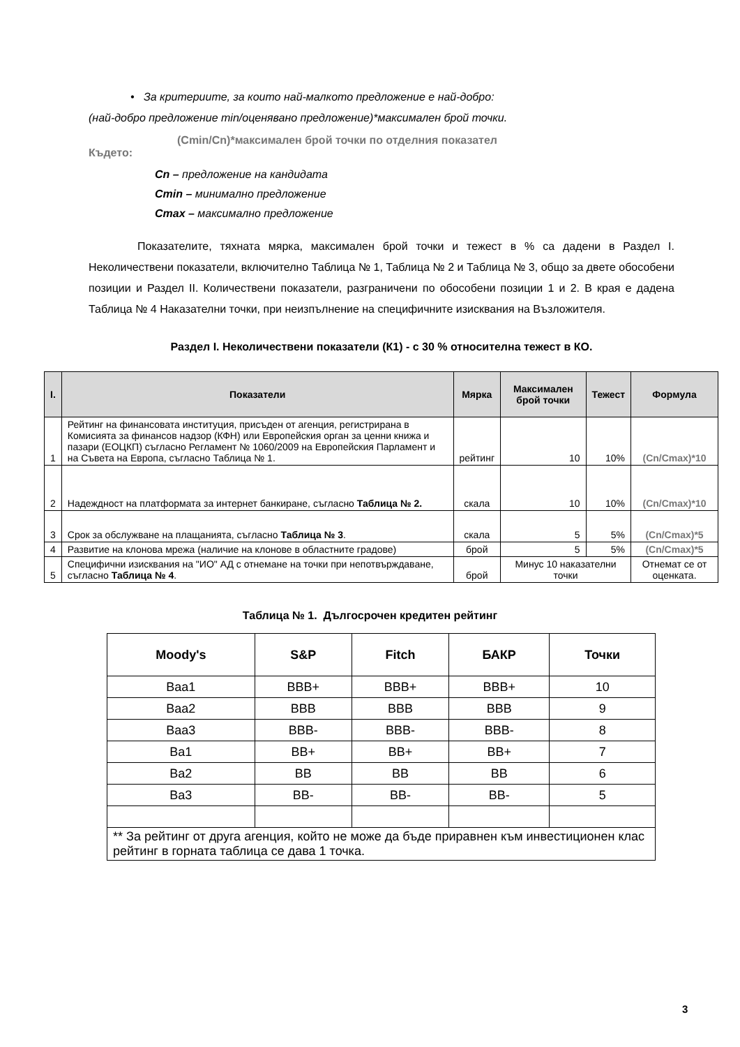• За критериите, за които най-малкото предложение е най-добро:
(най-добро предложение min/оценявано предложение)*максимален брой точки.
(Cmin/Cn)*максимален брой точки по отделния показател
Където:
Cn – предложение на кандидата
Cmin – минимално предложение
Cmax – максимално предложение
Показателите, тяхната мярка, максимален брой точки и тежест в % са дадени в Раздел I. Неколичествени показатели, включително Таблица № 1, Таблица № 2 и Таблица № 3, общо за двете обособени позиции и Раздел II. Количествени показатели, разграничени по обособени позиции 1 и 2. В края е дадена Таблица № 4 Наказателни точки, при неизпълнение на специфичните изисквания на Възложителя.
Раздел I. Неколичествени показатели (К1) - с 30 % относителна тежест в КО.
| I. | Показатели | Мярка | Максимален брой точки | Тежест | Формула |
| --- | --- | --- | --- | --- | --- |
| 1 | Рейтинг на финансовата институция, присъден от агенция, регистрирана в Комисията за финансов надзор (КФН) или Европейския орган за ценни книжа и пазари (ЕОЦКП) съгласно Регламент № 1060/2009 на Европейския Парламент и на Съвета на Европа, съгласно Таблица № 1. | рейтинг | 10 | 10% | (Cn/Cmax)*10 |
| 2 | Надеждност на платформата за интернет банкиране, съгласно Таблица № 2. | скала | 10 | 10% | (Cn/Cmax)*10 |
| 3 | Срок за обслужване на плащанията, съгласно Таблица № 3 . | скала | 5 | 5% | (Cn/Cmax)*5 |
| 4 | Развитие на клонова мрежа (наличие на клонове в областните градове) | брой | 5 | 5% | (Cn/Cmax)*5 |
| 5 | Специфични изисквания на "ИО" АД с отнемане на точки при непотвърждаване, съгласно Таблица № 4 . | брой | Минус 10 наказателни точки | | Отнемат се от оценката. |
Таблица № 1. Дългосрочен кредитен рейтинг
| Moody's | S&P | Fitch | БАКР | Точки |
| --- | --- | --- | --- | --- |
| Baa1 | BBB+ | BBB+ | BBB+ | 10 |
| Baa2 | BBB | BBB | BBB | 9 |
| Baa3 | BBB- | BBB- | BBB- | 8 |
| Ba1 | BB+ | BB+ | BB+ | 7 |
| Ba2 | BB | BB | BB | 6 |
| Ba3 | BB- | BB- | BB- | 5 |
| ** За рейтинг от друга агенция, който не може да бъде приравнен към инвестиционен клас рейтинг в горната таблица се дава 1 точка. | | | | |
3